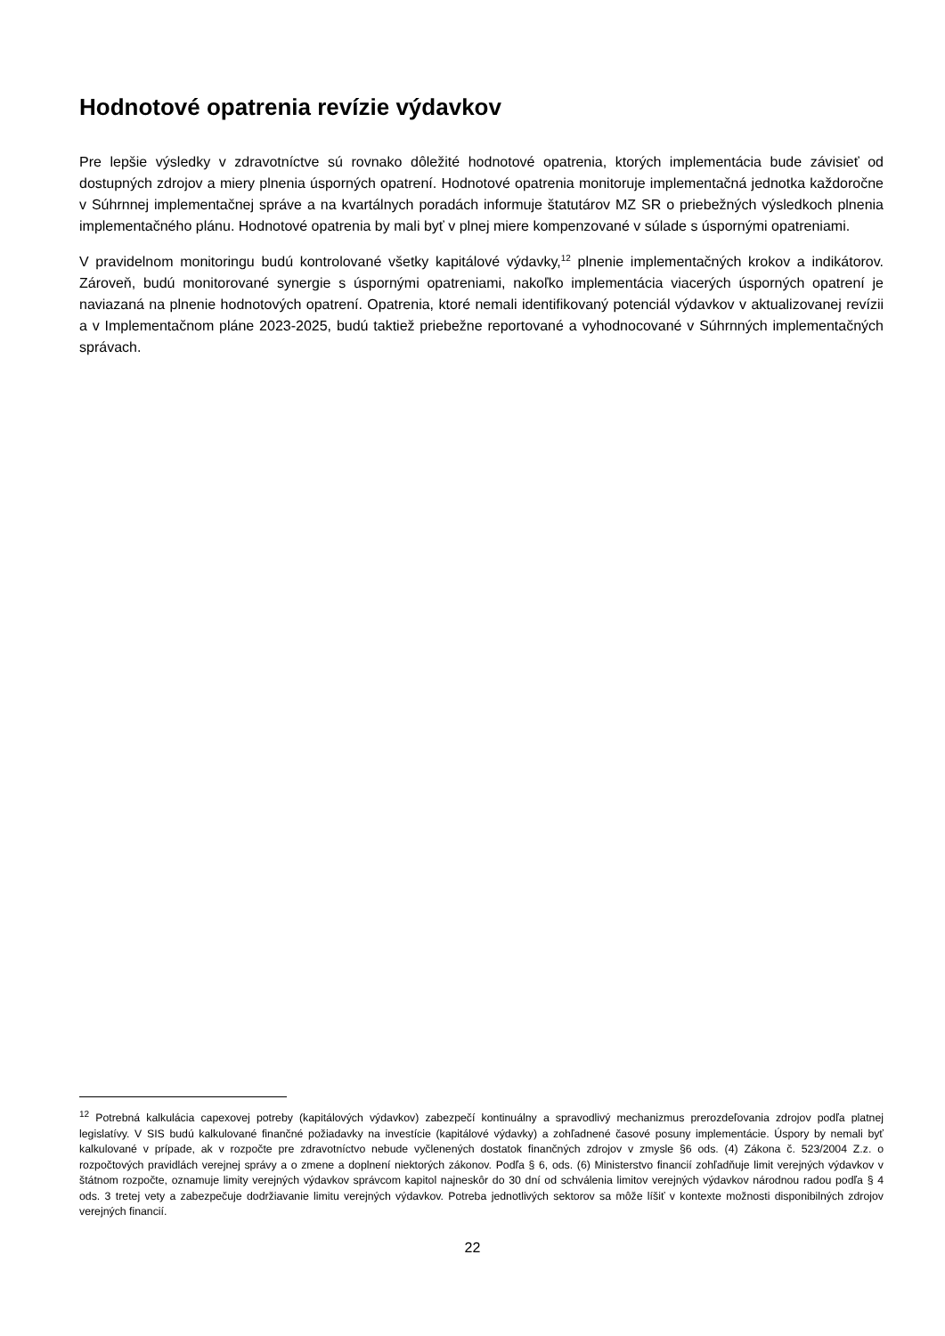Hodnotové opatrenia revízie výdavkov
Pre lepšie výsledky v zdravotníctve sú rovnako dôležité hodnotové opatrenia, ktorých implementácia bude závisieť od dostupných zdrojov a miery plnenia úsporných opatrení. Hodnotové opatrenia monitoruje implementačná jednotka každoročne v Súhrnnej implementačnej správe a na kvartálnych poradách informuje štatutárov MZ SR o priebežných výsledkoch plnenia implementačného plánu. Hodnotové opatrenia by mali byť v plnej miere kompenzované v súlade s úspornými opatreniami.
V pravidelnom monitoringu budú kontrolované všetky kapitálové výdavky,<sup>12</sup> plnenie implementačných krokov a indikátorov. Zároveň, budú monitorované synergie s úspornými opatreniami, nakoľko implementácia viacerých úsporných opatrení je naviazaná na plnenie hodnotových opatrení. Opatrenia, ktoré nemali identifikovaný potenciál výdavkov v aktualizovanej revízii a v Implementačnom pláne 2023-2025, budú taktiež priebežne reportované a vyhodnocované v Súhrnných implementačných správach.
<sup>12</sup> Potrebná kalkulácia capexovej potreby (kapitálových výdavkov) zabezpečí kontinuálny a spravodlivý mechanizmus prerozdeľovania zdrojov podľa platnej legislatívy. V SIS budú kalkulované finančné požiadavky na investície (kapitálové výdavky) a zohľadnené časové posuny implementácie. Úspory by nemali byť kalkulované v prípade, ak v rozpočte pre zdravotníctvo nebude vyčlenených dostatok finančných zdrojov v zmysle §6 ods. (4) Zákona č. 523/2004 Z.z. o rozpočtových pravidlách verejnej správy a o zmene a doplnení niektorých zákonov. Podľa § 6, ods. (6) Ministerstvo financií zohľadňuje limit verejných výdavkov v štátnom rozpočte, oznamuje limity verejných výdavkov správcom kapitol najneskôr do 30 dní od schválenia limitov verejných výdavkov národnou radou podľa § 4 ods. 3 tretej vety a zabezpečuje dodržiavanie limitu verejných výdavkov. Potreba jednotlivých sektorov sa môže líšiť v kontexte možnosti disponibilných zdrojov verejných financií.
22